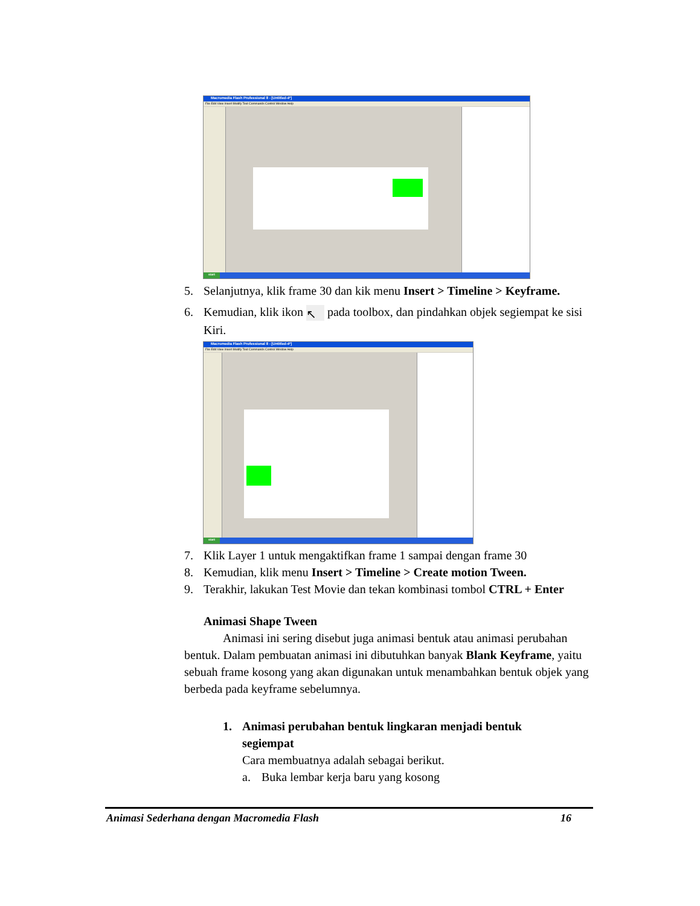Macromedia Flash Professional 8 - [Untitled-4*]
File Edit View Insert Modify Text Commands Control Window Help
start
5. Selanjutnya, klik frame 30 dan kik menu Insert > Timeline > Keyframe.
6. Kemudian, klik ikon ↖ pada toolbox, dan pindahkan objek segiempat ke sisi Kiri.
Macromedia Flash Professional 8 - [Untitled-4*]
File Edit View Insert Modify Text Commands Control Window Help
start
7. Klik Layer 1 untuk mengaktifkan frame 1 sampai dengan frame 30
8. Kemudian, klik menu Insert > Timeline > Create motion Tween.
9. Terakhir, lakukan Test Movie dan tekan kombinasi tombol CTRL + Enter
Animasi Shape Tween
Animasi ini sering disebut juga animasi bentuk atau animasi perubahan bentuk. Dalam pembuatan animasi ini dibutuhkan banyak Blank Keyframe, yaitu sebuah frame kosong yang akan digunakan untuk menambahkan bentuk objek yang berbeda pada keyframe sebelumnya.
1. Animasi perubahan bentuk lingkaran menjadi bentuk segiempat
Cara membuatnya adalah sebagai berikut.
a. Buka lembar kerja baru yang kosong
Animasi Sederhana dengan Macromedia Flash 16